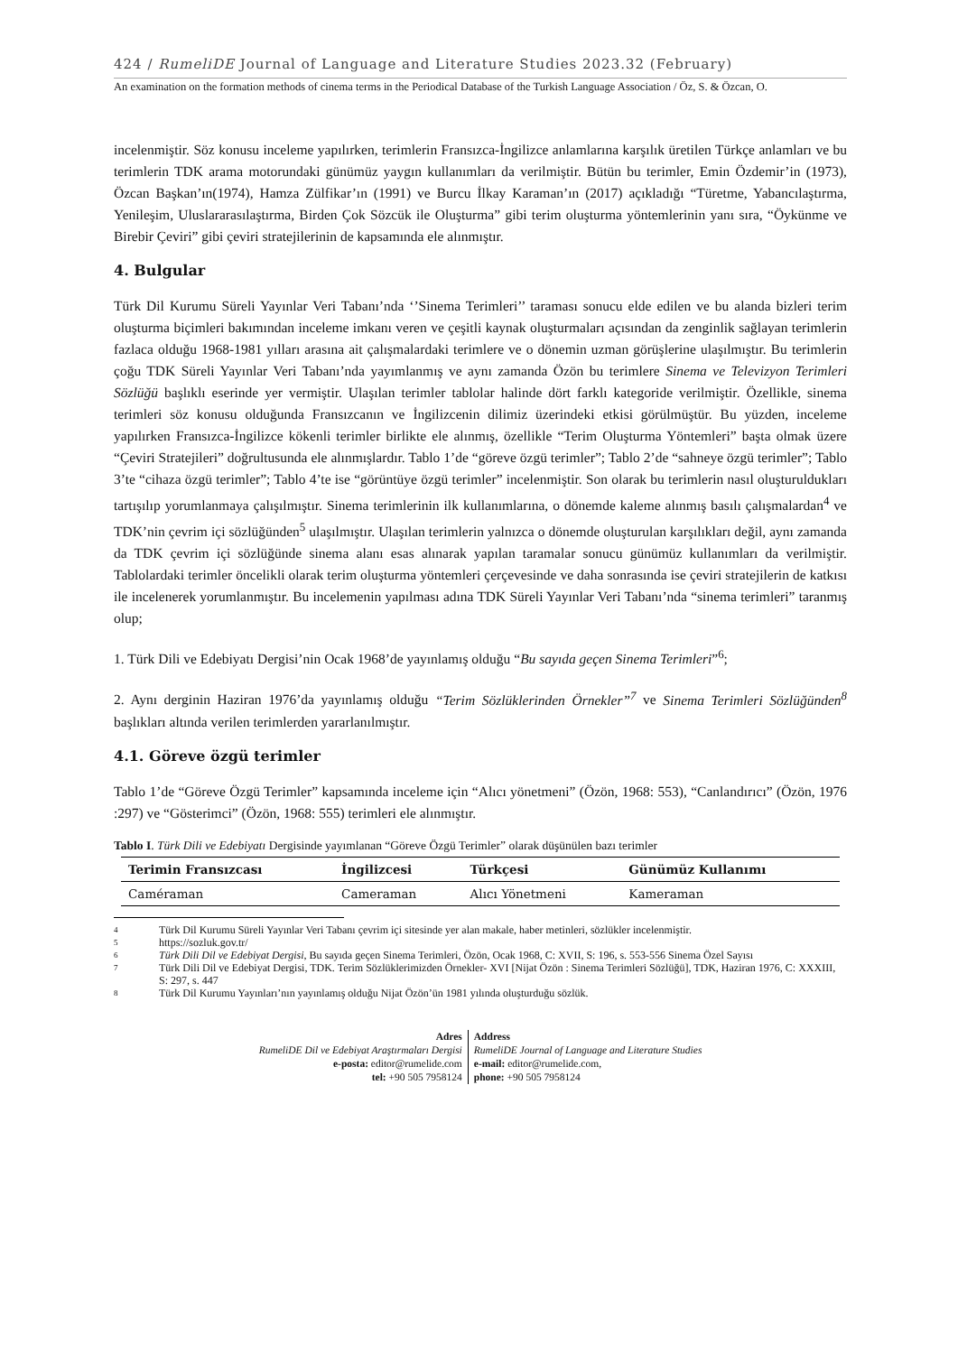424 / RumeliDE Journal of Language and Literature Studies 2023.32 (February)
An examination on the formation methods of cinema terms in the Periodical Database of the Turkish Language Association / Öz, S. & Özcan, O.
incelenmiştir. Söz konusu inceleme yapılırken, terimlerin Fransızca-İngilizce anlamlarına karşılık üretilen Türkçe anlamları ve bu terimlerin TDK arama motorundaki günümüz yaygın kullanımları da verilmiştir. Bütün bu terimler, Emin Özdemir’in (1973), Özcan Başkan’ın(1974), Hamza Zülfikar’ın (1991) ve Burcu İlkay Karaman’ın (2017) açıkladığı “Türetme, Yabancılaştırma, Yenileşim, Uluslararasılaştırma, Birden Çok Sözcük ile Oluşturma” gibi terim oluşturma yöntemlerinin yanı sıra, “Öykünme ve Birebir Çeviri” gibi çeviri stratejilerinin de kapsamında ele alınmıştır.
4. Bulgular
Türk Dil Kurumu Süreli Yayınlar Veri Tabanı’nda ‘’Sinema Terimleri’’ taraması sonucu elde edilen ve bu alanda bizleri terim oluşturma biçimleri bakımından inceleme imkanı veren ve çeşitli kaynak oluşturmaları açısından da zenginlik sağlayan terimlerin fazlaca olduğu 1968-1981 yılları arasına ait çalışmalardaki terimlere ve o dönemin uzman görüşlerine ulaşılmıştır. Bu terimlerin çoğu TDK Süreli Yayınlar Veri Tabanı’nda yayımlanmış ve aynı zamanda Özön bu terimlere Sinema ve Televizyon Terimleri Sözlüğü başlıklı eserinde yer vermiştir. Ulaşılan terimler tablolar halinde dört farklı kategoride verilmiştir. Özellikle, sinema terimleri söz konusu olduğunda Fransızcanın ve İngilizcenin dilimiz üzerindeki etkisi görülmüştür. Bu yüzden, inceleme yapılırken Fransızca-İngilizce kökenli terimler birlikte ele alınmış, özellikle “Terim Oluşturma Yöntemleri” başta olmak üzere “Çeviri Stratejileri” doğrultusunda ele alınmışlardır. Tablo 1’de “göreve özgü terimler”; Tablo 2’de “sahneye özgü terimler”; Tablo 3’te “cihaza özgü terimler”; Tablo 4’te ise “görüntüye özgü terimler” incelenmiştir. Son olarak bu terimlerin nasıl oluşturuldukları tartışılıp yorumlanmaya çalışılmıştır. Sinema terimlerinin ilk kullanımlarına, o dönemde kaleme alınmış basılı çalışmalardan<sup>4</sup> ve TDK’nin çevrim içi sözlüğünden<sup>5</sup> ulaşılmıştır. Ulaşılan terimlerin yalnızca o dönemde oluşturulan karşılıkları değil, aynı zamanda da TDK çevrim içi sözlüğünde sinema alanı esas alınarak yapılan taramalar sonucu günümüz kullanımları da verilmiştir. Tablolardaki terimler öncelikli olarak terim oluşturma yöntemleri çerçevesinde ve daha sonrasında ise çeviri stratejilerin de katkısı ile incelenerek yorumlanmıştır. Bu incelemenin yapılması adına TDK Süreli Yayınlar Veri Tabanı’nda “sinema terimleri” taranmış olup;
1. Türk Dili ve Edebiyatı Dergisi’nin Ocak 1968’de yayınlamış olduğu “Bu sayıda geçen Sinema Terimleri”<sup>6</sup>;
2. Aynı derginin Haziran 1976’da yayınlamış olduğu “Terim Sözlüklerinden Örnekler”<sup>7</sup> ve Sinema Terimleri Sözlüğünden<sup>8</sup> başlıkları altında verilen terimlerden yararlanılmıştır.
4.1. Göreve özgü terimler
Tablo 1’de “Göreve Özgü Terimler” kapsamında inceleme için “Alıcı yönetmeni” (Özön, 1968: 553), “Canlandırıcı” (Özön, 1976 :297) ve “Gösterimci” (Özön, 1968: 555) terimleri ele alınmıştır.
Tablo I. Türk Dili ve Edebiyatı Dergisinde yayımlanan “Göreve Özgü Terimler” olarak düşünülen bazı terimler
| Terimin Fransızcası | İngilizcesi | Türkçesi | Günümüz Kullanımı |
| --- | --- | --- | --- |
| Caméraman | Cameraman | Alıcı Yönetmeni | Kameraman |
4 Türk Dil Kurumu Süreli Yayınlar Veri Tabanı çevrim içi sitesinde yer alan makale, haber metinleri, sözlükler incelenmiştir.
5 https://sozluk.gov.tr/
6 Türk Dili Dil ve Edebiyat Dergisi, Bu sayıda geçen Sinema Terimleri, Özön, Ocak 1968, C: XVII, S: 196, s. 553-556 Sinema Özel Sayısı
7 Türk Dili Dil ve Edebiyat Dergisi, TDK. Terim Sözlüklerimizden Örnekler- XVI [Nijat Özön : Sinema Terimleri Sözlüğü], TDK, Haziran 1976, C: XXXIII, S: 297, s. 447
8 Türk Dil Kurumu Yayınları’nın yayınlamış olduğu Nijat Özön’ün 1981 yılında oluşturduğu sözlük.
Adres
RumeliDE Dil ve Edebiyat Araştırmaları Dergisi
e-posta: editor@rumelide.com
tel: +90 505 7958124
Address
RumeliDE Journal of Language and Literature Studies
e-mail: editor@rumelide.com,
phone: +90 505 7958124